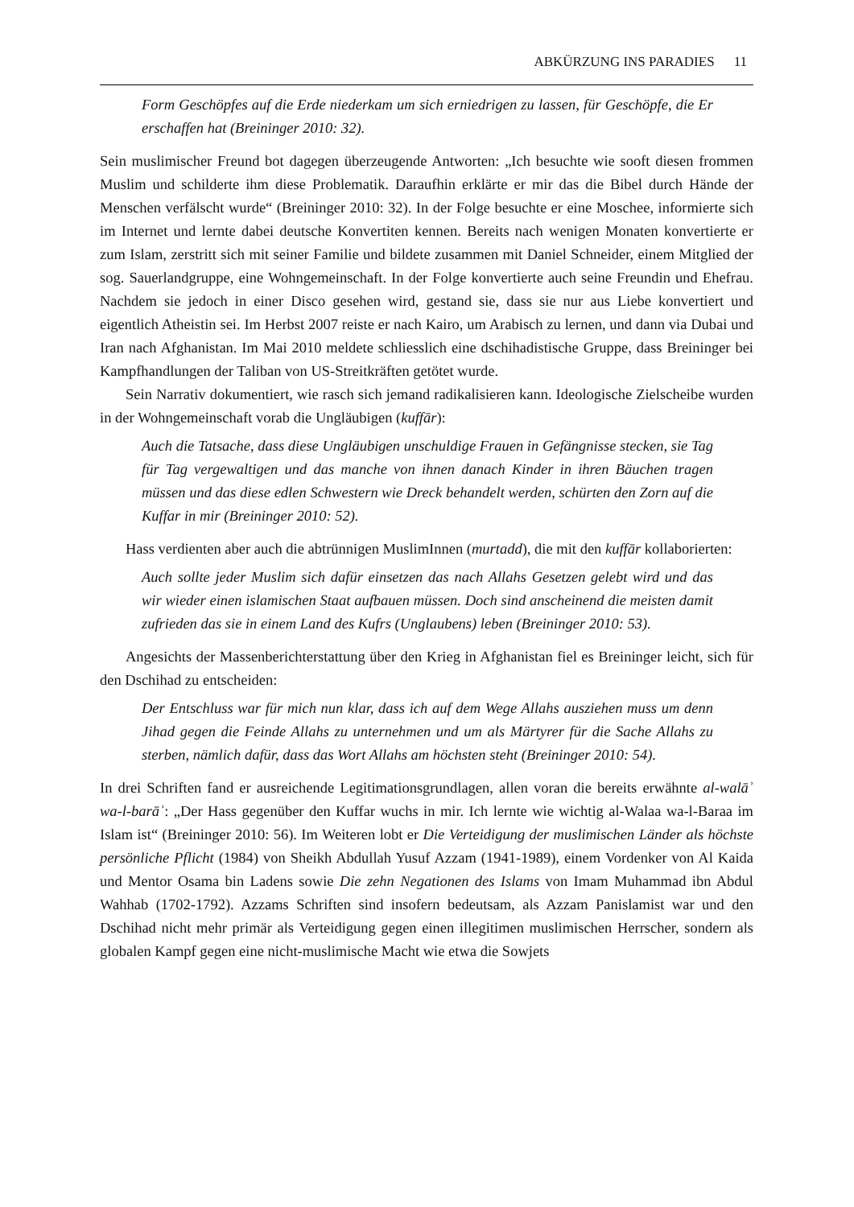ABKÜRZUNG INS PARADIES 11
Form Geschöpfes auf die Erde niederkam um sich erniedrigen zu lassen, für Geschöpfe, die Er erschaffen hat (Breininger 2010: 32).
Sein muslimischer Freund bot dagegen überzeugende Antworten: „Ich besuchte wie sooft diesen frommen Muslim und schilderte ihm diese Problematik. Daraufhin erklärte er mir das die Bibel durch Hände der Menschen verfälscht wurde“ (Breininger 2010: 32). In der Folge besuchte er eine Moschee, informierte sich im Internet und lernte dabei deutsche Konvertiten kennen. Bereits nach wenigen Monaten konvertierte er zum Islam, zerstritt sich mit seiner Familie und bildete zusammen mit Daniel Schneider, einem Mitglied der sog. Sauerlandgruppe, eine Wohngemeinschaft. In der Folge konvertierte auch seine Freundin und Ehefrau. Nachdem sie jedoch in einer Disco gesehen wird, gestand sie, dass sie nur aus Liebe konvertiert und eigentlich Atheistin sei. Im Herbst 2007 reiste er nach Kairo, um Arabisch zu lernen, und dann via Dubai und Iran nach Afghanistan. Im Mai 2010 meldete schliesslich eine dschihadistische Gruppe, dass Breininger bei Kampfhandlungen der Taliban von US-Streitkräften getötet wurde.
Sein Narrativ dokumentiert, wie rasch sich jemand radikalisieren kann. Ideologische Zielscheibe wurden in der Wohngemeinschaft vorab die Ungläubigen (kuffār):
Auch die Tatsache, dass diese Ungläubigen unschuldige Frauen in Gefängnisse stecken, sie Tag für Tag vergewaltigen und das manche von ihnen danach Kinder in ihren Bäuchen tragen müssen und das diese edlen Schwestern wie Dreck behandelt werden, schürten den Zorn auf die Kuffar in mir (Breininger 2010: 52).
Hass verdienten aber auch die abtrünnigen MuslimInnen (murtadd), die mit den kuffār kollaborierten:
Auch sollte jeder Muslim sich dafür einsetzen das nach Allahs Gesetzen gelebt wird und das wir wieder einen islamischen Staat aufbauen müssen. Doch sind anscheinend die meisten damit zufrieden das sie in einem Land des Kufrs (Unglaubens) leben (Breininger 2010: 53).
Angesichts der Massenberichterstattung über den Krieg in Afghanistan fiel es Breininger leicht, sich für den Dschihad zu entscheiden:
Der Entschluss war für mich nun klar, dass ich auf dem Wege Allahs ausziehen muss um denn Jihad gegen die Feinde Allahs zu unternehmen und um als Märtyrer für die Sache Allahs zu sterben, nämlich dafür, dass das Wort Allahs am höchsten steht (Breininger 2010: 54).
In drei Schriften fand er ausreichende Legitimationsgrundlagen, allen voran die bereits erwähnte al-walāʾ wa-l-barāʾ: „Der Hass gegenüber den Kuffar wuchs in mir. Ich lernte wie wichtig al-Walaa wa-l-Baraa im Islam ist“ (Breininger 2010: 56). Im Weiteren lobt er Die Verteidigung der muslimischen Länder als höchste persönliche Pflicht (1984) von Sheikh Abdullah Yusuf Azzam (1941-1989), einem Vordenker von Al Kaida und Mentor Osama bin Ladens sowie Die zehn Negationen des Islams von Imam Muhammad ibn Abdul Wahhab (1702-1792). Azzams Schriften sind insofern bedeutsam, als Azzam Panislamist war und den Dschihad nicht mehr primär als Verteidigung gegen einen illegitimen muslimischen Herrscher, sondern als globalen Kampf gegen eine nicht-muslimische Macht wie etwa die Sowjets